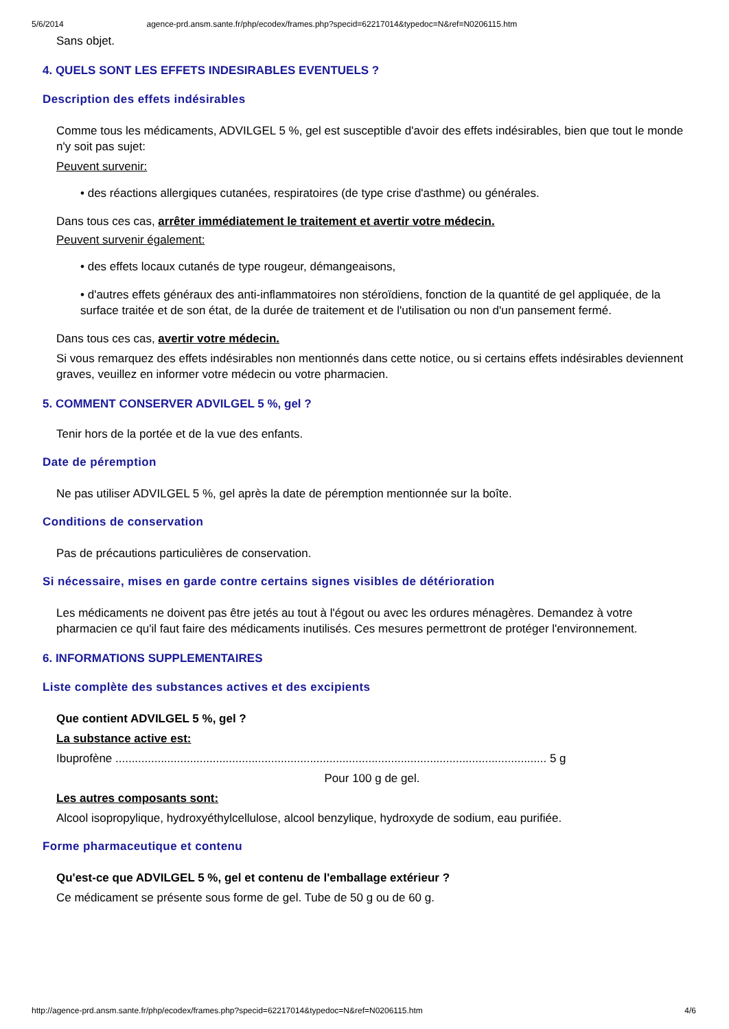5/6/2014 agence-prd.ansm.sante.fr/php/ecodex/frames.php?specid=62217014&typedoc=N&ref=N0206115.htm
Sans objet.
4. QUELS SONT LES EFFETS INDESIRABLES EVENTUELS ?
Description des effets indésirables
Comme tous les médicaments, ADVILGEL 5 %, gel est susceptible d'avoir des effets indésirables, bien que tout le monde n'y soit pas sujet:
Peuvent survenir:
• des réactions allergiques cutanées, respiratoires (de type crise d'asthme) ou générales.
Dans tous ces cas, arrêter immédiatement le traitement et avertir votre médecin.
Peuvent survenir également:
• des effets locaux cutanés de type rougeur, démangeaisons,
• d'autres effets généraux des anti-inflammatoires non stéroïdiens, fonction de la quantité de gel appliquée, de la surface traitée et de son état, de la durée de traitement et de l'utilisation ou non d'un pansement fermé.
Dans tous ces cas, avertir votre médecin.
Si vous remarquez des effets indésirables non mentionnés dans cette notice, ou si certains effets indésirables deviennent graves, veuillez en informer votre médecin ou votre pharmacien.
5. COMMENT CONSERVER ADVILGEL 5 %, gel ?
Tenir hors de la portée et de la vue des enfants.
Date de péremption
Ne pas utiliser ADVILGEL 5 %, gel après la date de péremption mentionnée sur la boîte.
Conditions de conservation
Pas de précautions particulières de conservation.
Si nécessaire, mises en garde contre certains signes visibles de détérioration
Les médicaments ne doivent pas être jetés au tout à l'égout ou avec les ordures ménagères. Demandez à votre pharmacien ce qu'il faut faire des médicaments inutilisés. Ces mesures permettront de protéger l'environnement.
6. INFORMATIONS SUPPLEMENTAIRES
Liste complète des substances actives et des excipients
Que contient ADVILGEL 5 %, gel ?
La substance active est:
Ibuprofène ..................................................................................................................................... 5 g
Pour 100 g de gel.
Les autres composants sont:
Alcool isopropylique, hydroxyéthylcellulose, alcool benzylique, hydroxyde de sodium, eau purifiée.
Forme pharmaceutique et contenu
Qu'est-ce que ADVILGEL 5 %, gel et contenu de l'emballage extérieur ?
Ce médicament se présente sous forme de gel. Tube de 50 g ou de 60 g.
http://agence-prd.ansm.sante.fr/php/ecodex/frames.php?specid=62217014&typedoc=N&ref=N0206115.htm 4/6